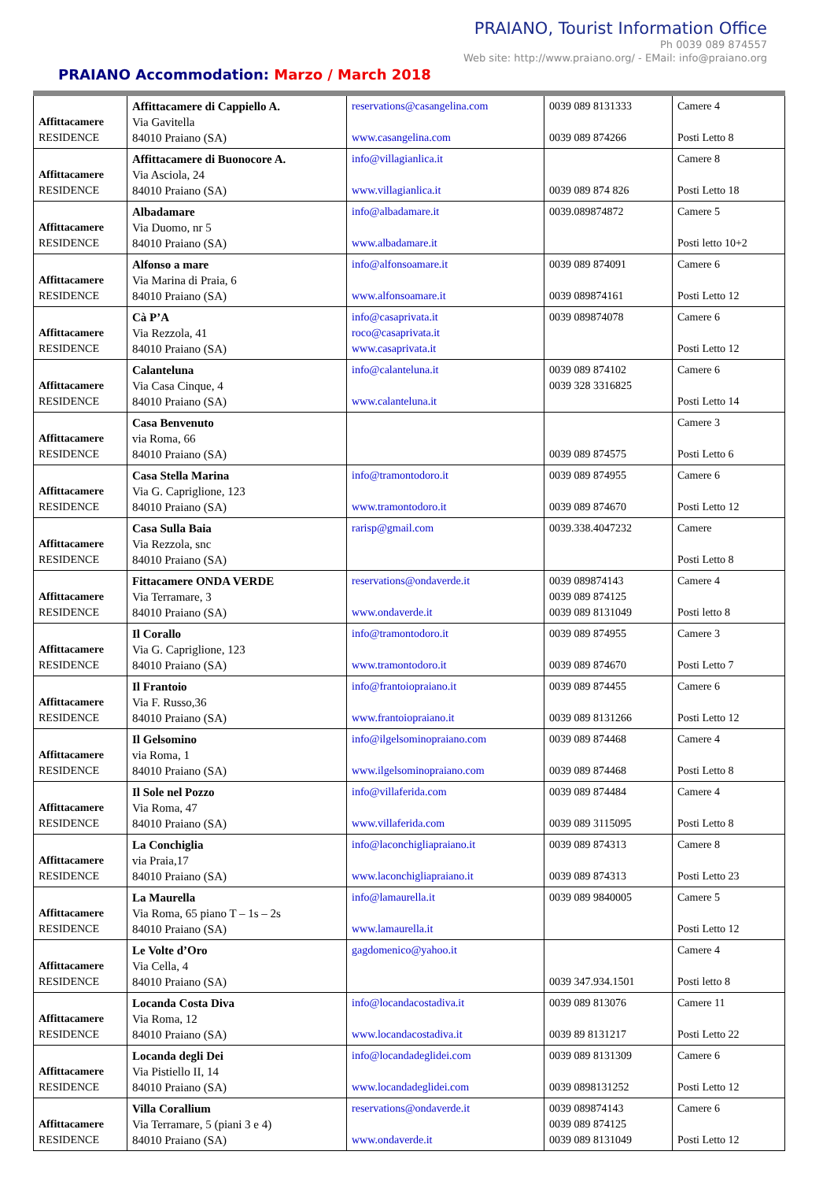PRAIANO, Tourist Information Office
Ph 0039 089 874557
Web site: http://www.praiano.org/ - EMail: info@praiano.org
PRAIANO Accommodation: Marzo / March 2018
| Affittacamere RESIDENCE | Affittacamere di Cappiello A. Via Gavitella 84010 Praiano (SA) | reservations@casangelina.com www.casangelina.com | 0039 089 8131333 0039 089 874266 | Camere 4 Posti Letto 8 |
| Affittacamere RESIDENCE | Affittacamere di Buonocore A. Via Asciola, 24 84010 Praiano (SA) | info@villagianlica.it www.villagianlica.it | 0039 089 874 826 | Camere 8 Posti Letto 18 |
| Affittacamere RESIDENCE | Albadamare Via Duomo, nr 5 84010 Praiano (SA) | info@albadamare.it www.albadamare.it | 0039.089874872 | Camere 5 Posti letto 10+2 |
| Affittacamere RESIDENCE | Alfonso a mare Via Marina di Praia, 6 84010 Praiano (SA) | info@alfonsoamare.it www.alfonsoamare.it | 0039 089 874091 0039 089874161 | Camere 6 Posti Letto 12 |
| Affittacamere RESIDENCE | Cà P’A Via Rezzola, 41 84010 Praiano (SA) | info@casaprivata.it roco@casaprivata.it www.casaprivata.it | 0039 089874078 | Camere 6 Posti Letto 12 |
| Affittacamere RESIDENCE | Calanteluna Via Casa Cinque, 4 84010 Praiano (SA) | info@calanteluna.it www.calanteluna.it | 0039 089 874102 0039 328 3316825 | Camere 6 Posti Letto 14 |
| Affittacamere RESIDENCE | Casa Benvenuto via Roma, 66 84010 Praiano (SA) | | 0039 089 874575 | Camere 3 Posti Letto 6 |
| Affittacamere RESIDENCE | Casa Stella Marina Via G. Capriglione, 123 84010 Praiano (SA) | info@tramontodoro.it www.tramontodoro.it | 0039 089 874955 0039 089 874670 | Camere 6 Posti Letto 12 |
| Affittacamere RESIDENCE | Casa Sulla Baia Via Rezzola, snc 84010 Praiano (SA) | rarisp@gmail.com | 0039.338.4047232 | Camere Posti Letto 8 |
| Affittacamere RESIDENCE | Fittacamere ONDA VERDE Via Terramare, 3 84010 Praiano (SA) | reservations@ondaverde.it www.ondaverde.it | 0039 089874143 0039 089 874125 0039 089 8131049 | Camere 4 Posti letto 8 |
| Affittacamere RESIDENCE | Il Corallo Via G. Capriglione, 123 84010 Praiano (SA) | info@tramontodoro.it www.tramontodoro.it | 0039 089 874955 0039 089 874670 | Camere 3 Posti Letto 7 |
| Affittacamere RESIDENCE | Il Frantoio Via F. Russo,36 84010 Praiano (SA) | info@frantoiopraiano.it www.frantoiopraiano.it | 0039 089 874455 0039 089 8131266 | Camere 6 Posti Letto 12 |
| Affittacamere RESIDENCE | Il Gelsomino via Roma, 1 84010 Praiano (SA) | info@ilgelsominopraiano.com www.ilgelsominopraiano.com | 0039 089 874468 0039 089 874468 | Camere 4 Posti Letto 8 |
| Affittacamere RESIDENCE | Il Sole nel Pozzo Via Roma, 47 84010 Praiano (SA) | info@villaferida.com www.villaferida.com | 0039 089 874484 0039 089 3115095 | Camere 4 Posti Letto 8 |
| Affittacamere RESIDENCE | La Conchiglia via Praia,17 84010 Praiano (SA) | info@laconchigliapraiano.it www.laconchigliapraiano.it | 0039 089 874313 0039 089 874313 | Camere 8 Posti Letto 23 |
| Affittacamere RESIDENCE | La Maurella Via Roma, 65 piano T – 1s – 2s 84010 Praiano (SA) | info@lamaurella.it www.lamaurella.it | 0039 089 9840005 | Camere 5 Posti Letto 12 |
| Affittacamere RESIDENCE | Le Volte d’Oro Via Cella, 4 84010 Praiano (SA) | gagdomenico@yahoo.it | 0039 347.934.1501 | Camere 4 Posti letto 8 |
| Affittacamere RESIDENCE | Locanda Costa Diva Via Roma, 12 84010 Praiano (SA) | info@locandacostadiva.it www.locandacostadiva.it | 0039 089 813076 0039 89 8131217 | Camere 11 Posti Letto 22 |
| Affittacamere RESIDENCE | Locanda degli Dei Via Pistiello II, 14 84010 Praiano (SA) | info@locandadeglidei.com www.locandadeglidei.com | 0039 089 8131309 0039 0898131252 | Camere 6 Posti Letto 12 |
| Affittacamere RESIDENCE | Villa Corallium Via Terramare, 5 (piani 3 e 4) 84010 Praiano (SA) | reservations@ondaverde.it www.ondaverde.it | 0039 089874143 0039 089 874125 0039 089 8131049 | Camere 6 Posti Letto 12 |